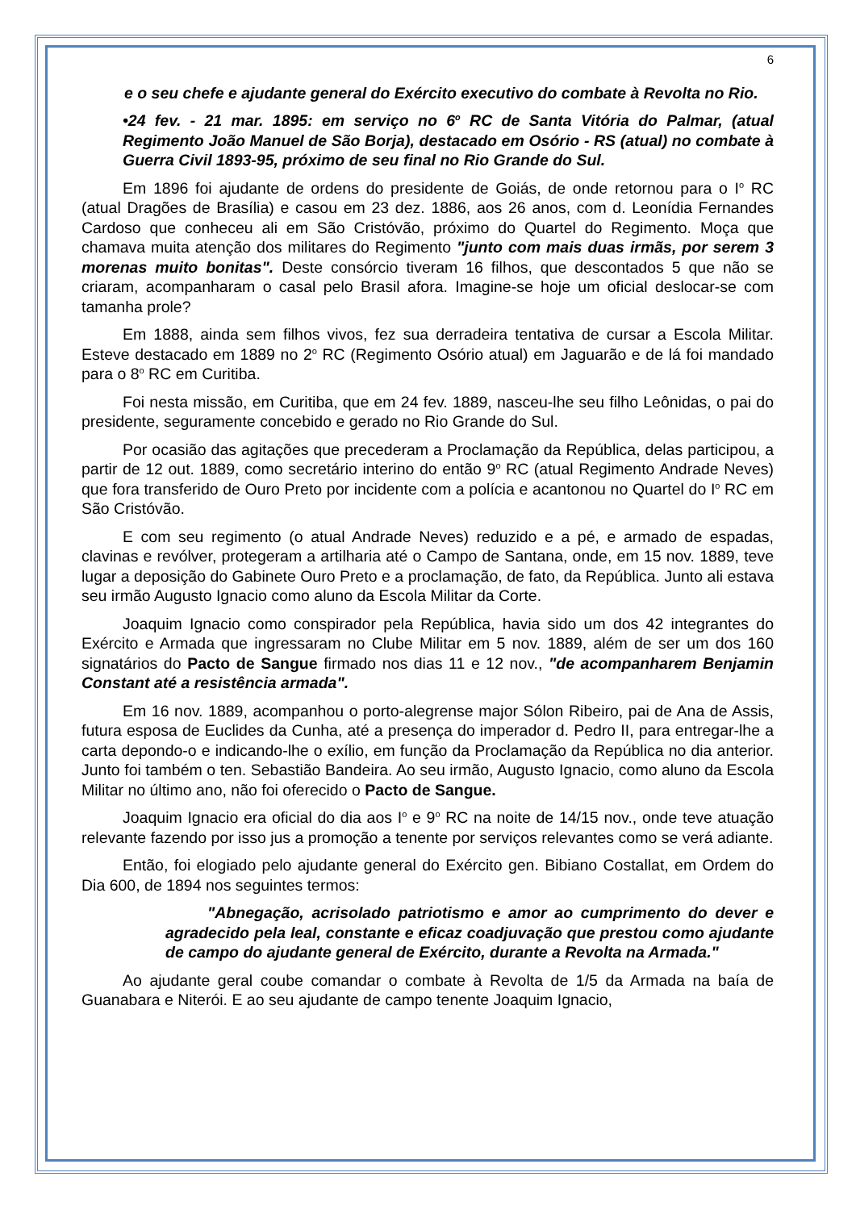6
e o seu chefe e ajudante general do Exército executivo do combate à Revolta no Rio.
•24 fev. - 21 mar. 1895: em serviço no 6<sup>o</sup> RC de Santa Vitória do Palmar, (atual Regimento João Manuel de São Borja), destacado em Osório - RS (atual) no combate à Guerra Civil 1893-95, próximo de seu final no Rio Grande do Sul.
Em 1896 foi ajudante de ordens do presidente de Goiás, de onde retornou para o I<sup>o</sup> RC (atual Dragões de Brasília) e casou em 23 dez. 1886, aos 26 anos, com d. Leonídia Fernandes Cardoso que conheceu ali em São Cristóvão, próximo do Quartel do Regimento. Moça que chamava muita atenção dos militares do Regimento "junto com mais duas irmãs, por serem 3 morenas muito bonitas". Deste consórcio tiveram 16 filhos, que descontados 5 que não se criaram, acompanharam o casal pelo Brasil afora. Imagine-se hoje um oficial deslocar-se com tamanha prole?
Em 1888, ainda sem filhos vivos, fez sua derradeira tentativa de cursar a Escola Militar. Esteve destacado em 1889 no 2<sup>o</sup> RC (Regimento Osório atual) em Jaguarão e de lá foi mandado para o 8<sup>o</sup> RC em Curitiba.
Foi nesta missão, em Curitiba, que em 24 fev. 1889, nasceu-lhe seu filho Leônidas, o pai do presidente, seguramente concebido e gerado no Rio Grande do Sul.
Por ocasião das agitações que precederam a Proclamação da República, delas participou, a partir de 12 out. 1889, como secretário interino do então 9<sup>o</sup> RC (atual Regimento Andrade Neves) que fora transferido de Ouro Preto por incidente com a polícia e acantonou no Quartel do I<sup>o</sup> RC em São Cristóvão.
E com seu regimento (o atual Andrade Neves) reduzido e a pé, e armado de espadas, clavinas e revólver, protegeram a artilharia até o Campo de Santana, onde, em 15 nov. 1889, teve lugar a deposição do Gabinete Ouro Preto e a proclamação, de fato, da República. Junto ali estava seu irmão Augusto Ignacio como aluno da Escola Militar da Corte.
Joaquim Ignacio como conspirador pela República, havia sido um dos 42 integrantes do Exército e Armada que ingressaram no Clube Militar em 5 nov. 1889, além de ser um dos 160 signatários do Pacto de Sangue firmado nos dias 11 e 12 nov., "de acompanharem Benjamin Constant até a resistência armada".
Em 16 nov. 1889, acompanhou o porto-alegrense major Sólon Ribeiro, pai de Ana de Assis, futura esposa de Euclides da Cunha, até a presença do imperador d. Pedro II, para entregar-lhe a carta depondo-o e indicando-lhe o exílio, em função da Proclamação da República no dia anterior. Junto foi também o ten. Sebastião Bandeira. Ao seu irmão, Augusto Ignacio, como aluno da Escola Militar no último ano, não foi oferecido o Pacto de Sangue.
Joaquim Ignacio era oficial do dia aos I<sup>o</sup> e 9<sup>o</sup> RC na noite de 14/15 nov., onde teve atuação relevante fazendo por isso jus a promoção a tenente por serviços relevantes como se verá adiante.
Então, foi elogiado pelo ajudante general do Exército gen. Bibiano Costallat, em Ordem do Dia 600, de 1894 nos seguintes termos:
"Abnegação, acrisolado patriotismo e amor ao cumprimento do dever e agradecido pela leal, constante e eficaz coadjuvação que prestou como ajudante de campo do ajudante general de Exército, durante a Revolta na Armada."
Ao ajudante geral coube comandar o combate à Revolta de 1/5 da Armada na baía de Guanabara e Niterói. E ao seu ajudante de campo tenente Joaquim Ignacio,